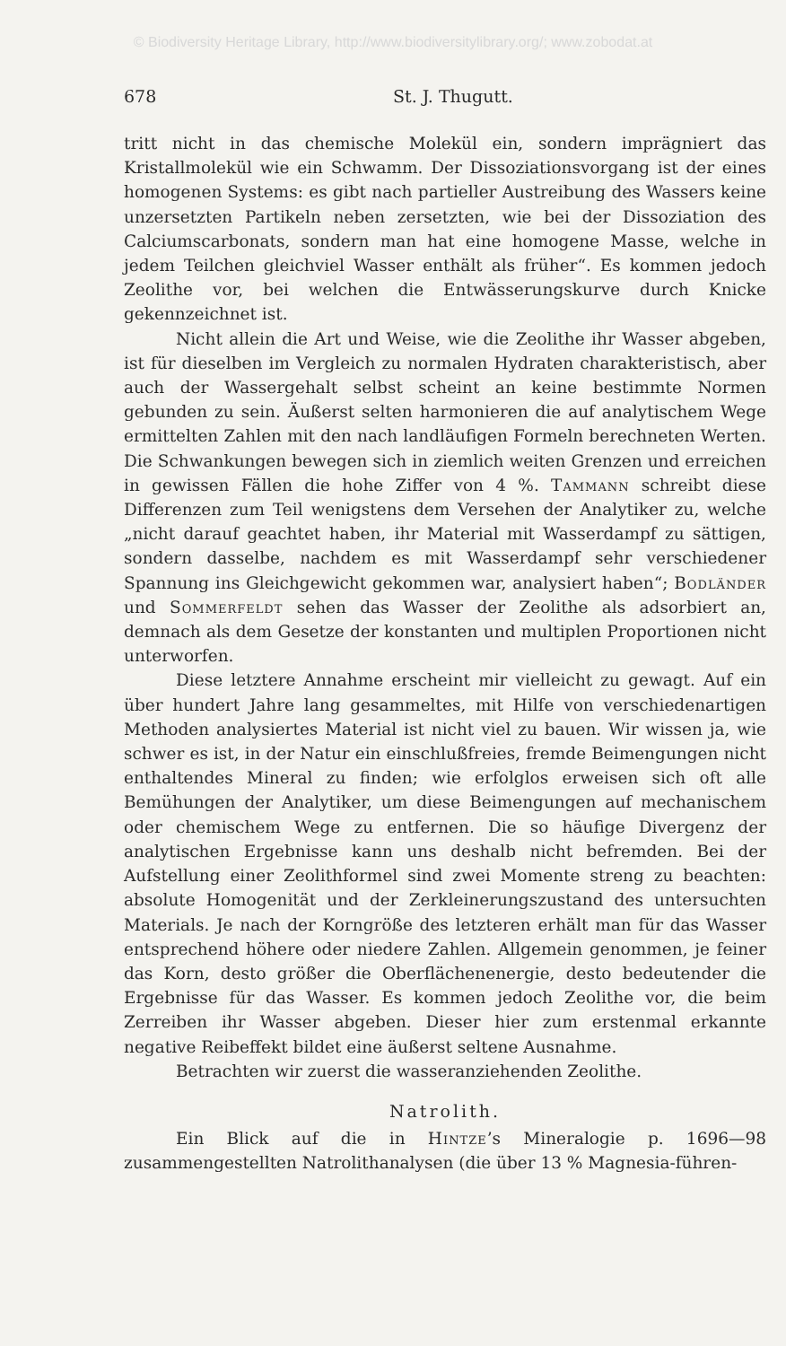© Biodiversity Heritage Library, http://www.biodiversitylibrary.org/; www.zobodat.at
678 St. J. Thugutt.
tritt nicht in das chemische Molekül ein, sondern imprägniert das Kristallmolekül wie ein Schwamm. Der Dissoziationsvorgang ist der eines homogenen Systems: es gibt nach partieller Austreibung des Wassers keine unzersetzten Partikeln neben zersetzten, wie bei der Dissoziation des Calciumscarbonats, sondern man hat eine homogene Masse, welche in jedem Teilchen gleichviel Wasser enthält als früher“. Es kommen jedoch Zeolithe vor, bei welchen die Entwässerungskurve durch Knicke gekennzeichnet ist.
Nicht allein die Art und Weise, wie die Zeolithe ihr Wasser abgeben, ist für dieselben im Vergleich zu normalen Hydraten charakteristisch, aber auch der Wassergehalt selbst scheint an keine bestimmte Normen gebunden zu sein. Äußerst selten harmonieren die auf analytischem Wege ermittelten Zahlen mit den nach landläufigen Formeln berechneten Werten. Die Schwankungen bewegen sich in ziemlich weiten Grenzen und erreichen in gewissen Fällen die hohe Ziffer von 4 %. Tammann schreibt diese Differenzen zum Teil wenigstens dem Versehen der Analytiker zu, welche „nicht darauf geachtet haben, ihr Material mit Wasserdampf zu sättigen, sondern dasselbe, nachdem es mit Wasserdampf sehr verschiedener Spannung ins Gleichgewicht gekommen war, analysiert haben“; Bodländer und Sommerfeldt sehen das Wasser der Zeolithe als adsorbiert an, demnach als dem Gesetze der konstanten und multiplen Proportionen nicht unterworfen.
Diese letztere Annahme erscheint mir vielleicht zu gewagt. Auf ein über hundert Jahre lang gesammeltes, mit Hilfe von verschiedenartigen Methoden analysiertes Material ist nicht viel zu bauen. Wir wissen ja, wie schwer es ist, in der Natur ein einschlußfreies, fremde Beimengungen nicht enthaltendes Mineral zu finden; wie erfolglos erweisen sich oft alle Bemühungen der Analytiker, um diese Beimengungen auf mechanischem oder chemischem Wege zu entfernen. Die so häufige Divergenz der analytischen Ergebnisse kann uns deshalb nicht befremden. Bei der Aufstellung einer Zeolithformel sind zwei Momente streng zu beachten: absolute Homogenität und der Zerkleinerungszustand des untersuchten Materials. Je nach der Korngröße des letzteren erhält man für das Wasser entsprechend höhere oder niedere Zahlen. Allgemein genommen, je feiner das Korn, desto größer die Oberflächenenergie, desto bedeutender die Ergebnisse für das Wasser. Es kommen jedoch Zeolithe vor, die beim Zerreiben ihr Wasser abgeben. Dieser hier zum erstenmal erkannte negative Reibeffekt bildet eine äußerst seltene Ausnahme.
Betrachten wir zuerst die wasseranziehenden Zeolithe.
Natrolith.
Ein Blick auf die in Hintze’s Mineralogie p. 1696—98 zusammengestellten Natrolithanalysen (die über 13 % Magnesia-führen-